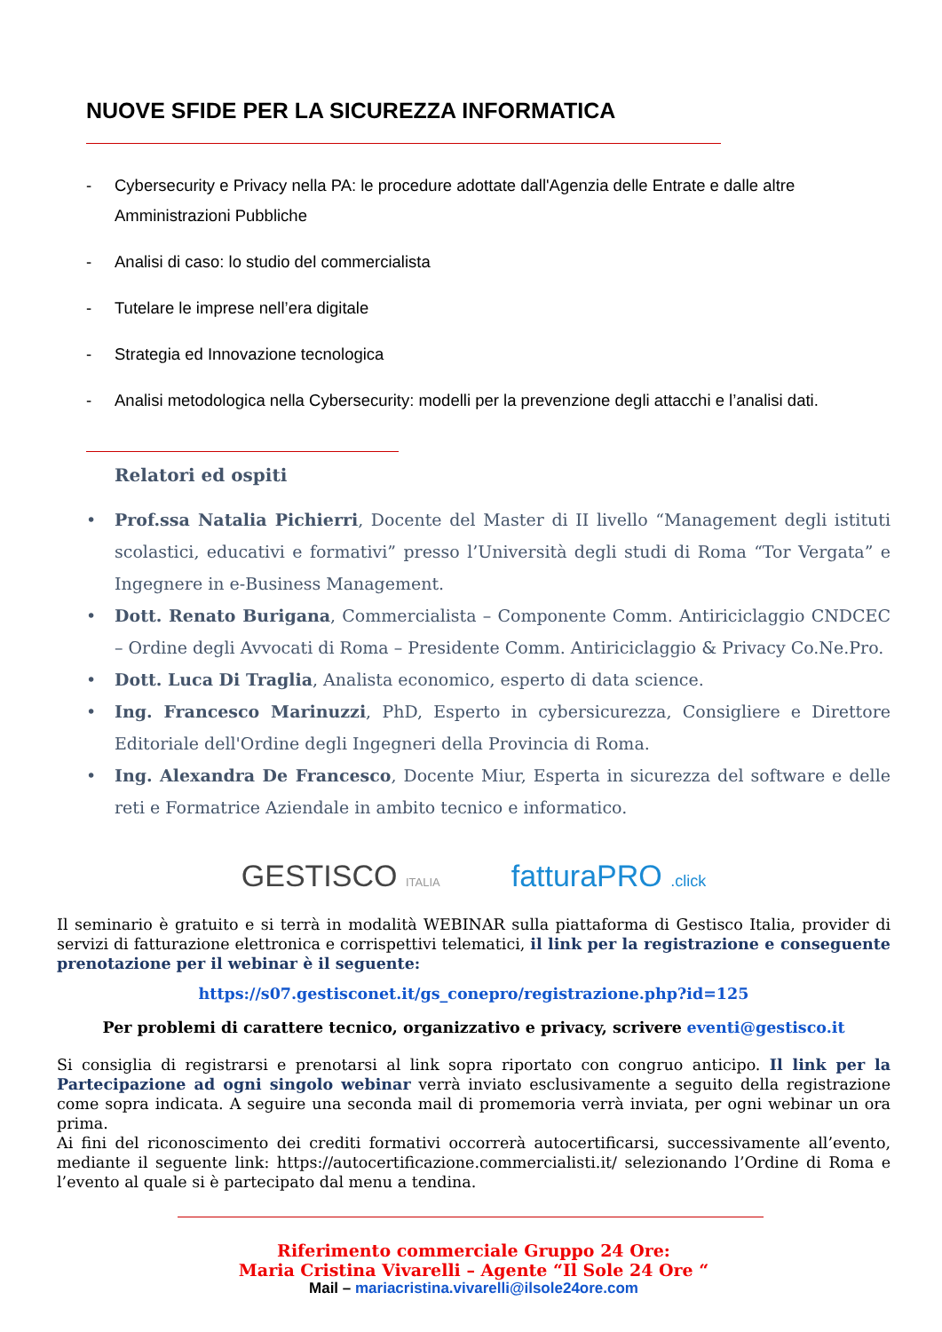NUOVE SFIDE PER LA SICUREZZA INFORMATICA
- Cybersecurity e Privacy nella PA: le procedure adottate dall'Agenzia delle Entrate e dalle altre Amministrazioni Pubbliche
- Analisi di caso: lo studio del commercialista
- Tutelare le imprese nell’era digitale
- Strategia ed Innovazione tecnologica
- Analisi metodologica nella Cybersecurity: modelli per la prevenzione degli attacchi e l’analisi dati.
Relatori ed ospiti
• Prof.ssa Natalia Pichierri, Docente del Master di II livello “Management degli istituti scolastici, educativi e formativi” presso l’Università degli studi di Roma “Tor Vergata” e Ingegnere in e-Business Management.
• Dott. Renato Burigana, Commercialista – Componente Comm. Antiriciclaggio CNDCEC – Ordine degli Avvocati di Roma – Presidente Comm. Antiriciclaggio & Privacy Co.Ne.Pro.
• Dott. Luca Di Traglia, Analista economico, esperto di data science.
• Ing. Francesco Marinuzzi, PhD, Esperto in cybersicurezza, Consigliere e Direttore Editoriale dell'Ordine degli Ingegneri della Provincia di Roma.
• Ing. Alexandra De Francesco, Docente Miur, Esperta in sicurezza del software e delle reti e Formatrice Aziendale in ambito tecnico e informatico.
GESTISCO ITALIA fatturaPRO .click
Il seminario è gratuito e si terrà in modalità WEBINAR sulla piattaforma di Gestisco Italia, provider di servizi di fatturazione elettronica e corrispettivi telematici, il link per la registrazione e conseguente prenotazione per il webinar è il seguente:
https://s07.gestisconet.it/gs_conepro/registrazione.php?id=125
Per problemi di carattere tecnico, organizzativo e privacy, scrivere eventi@gestisco.it
Si consiglia di registrarsi e prenotarsi al link sopra riportato con congruo anticipo. Il link per la Partecipazione ad ogni singolo webinar verrà inviato esclusivamente a seguito della registrazione come sopra indicata. A seguire una seconda mail di promemoria verrà inviata, per ogni webinar un ora prima.
Ai fini del riconoscimento dei crediti formativi occorrerà autocertificarsi, successivamente all’evento, mediante il seguente link: https://autocertificazione.commercialisti.it/ selezionando l’Ordine di Roma e l’evento al quale si è partecipato dal menu a tendina.
Riferimento commerciale Gruppo 24 Ore:
Maria Cristina Vivarelli – Agente “Il Sole 24 Ore “
Mail – mariacristina.vivarelli@ilsole24ore.com